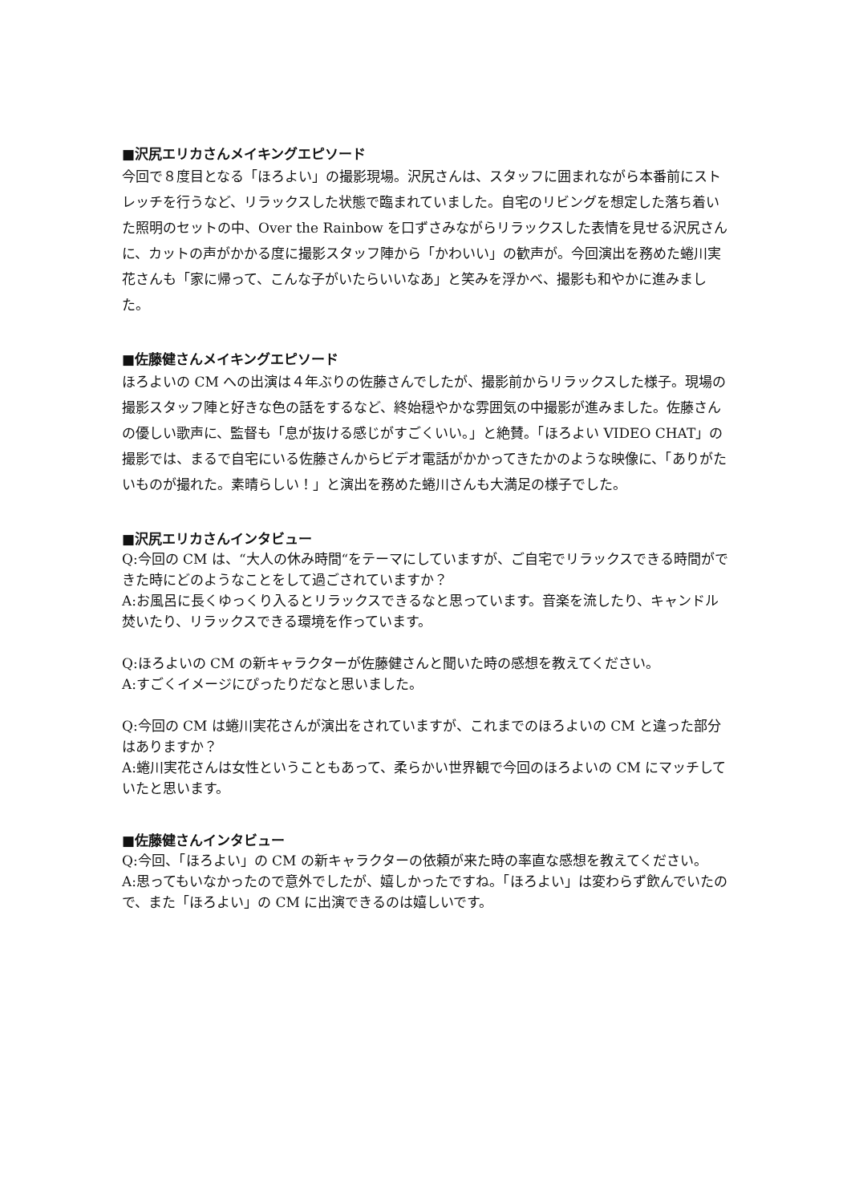■沢尻エリカさんメイキングエピソード
今回で８度目となる「ほろよい」の撮影現場。沢尻さんは、スタッフに囲まれながら本番前にストレッチを行うなど、リラックスした状態で臨まれていました。自宅のリビングを想定した落ち着いた照明のセットの中、Over the Rainbow を口ずさみながらリラックスした表情を見せる沢尻さんに、カットの声がかかる度に撮影スタッフ陣から「かわいい」の歓声が。今回演出を務めた蜷川実花さんも「家に帰って、こんな子がいたらいいなあ」と笑みを浮かべ、撮影も和やかに進みました。
■佐藤健さんメイキングエピソード
ほろよいの CM への出演は４年ぶりの佐藤さんでしたが、撮影前からリラックスした様子。現場の撮影スタッフ陣と好きな色の話をするなど、終始穏やかな雰囲気の中撮影が進みました。佐藤さんの優しい歌声に、監督も「息が抜ける感じがすごくいい。」と絶賛。「ほろよい VIDEO CHAT」の撮影では、まるで自宅にいる佐藤さんからビデオ電話がかかってきたかのような映像に、「ありがたいものが撮れた。素晴らしい！」と演出を務めた蜷川さんも大満足の様子でした。
■沢尻エリカさんインタビュー
Q:今回の CM は、“大人の休み時間“をテーマにしていますが、ご自宅でリラックスできる時間ができた時にどのようなことをして過ごされていますか？
A:お風呂に長くゆっくり入るとリラックスできるなと思っています。音楽を流したり、キャンドル焚いたり、リラックスできる環境を作っています。
Q:ほろよいの CM の新キャラクターが佐藤健さんと聞いた時の感想を教えてください。
A:すごくイメージにぴったりだなと思いました。
Q:今回の CM は蜷川実花さんが演出をされていますが、これまでのほろよいの CM と違った部分はありますか？
A:蜷川実花さんは女性ということもあって、柔らかい世界観で今回のほろよいの CM にマッチしていたと思います。
■佐藤健さんインタビュー
Q:今回、「ほろよい」の CM の新キャラクターの依頼が来た時の率直な感想を教えてください。
A:思ってもいなかったので意外でしたが、嬉しかったですね。「ほろよい」は変わらず飲んでいたので、また「ほろよい」の CM に出演できるのは嬉しいです。